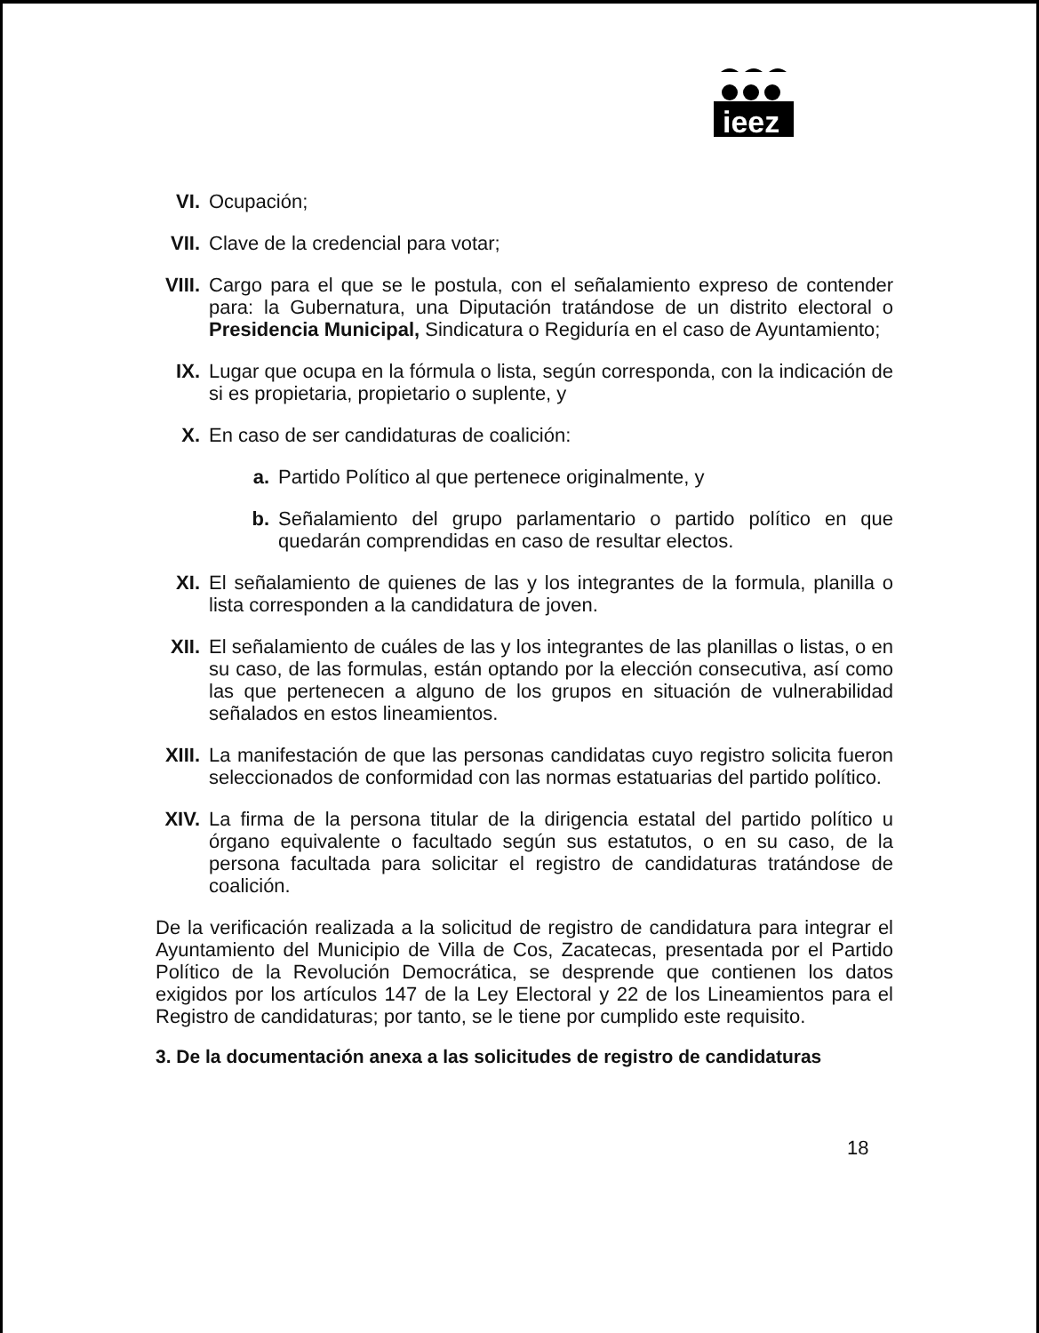ieez
VI. Ocupación;
VII. Clave de la credencial para votar;
VIII. Cargo para el que se le postula, con el señalamiento expreso de contender para: la Gubernatura, una Diputación tratándose de un distrito electoral o Presidencia Municipal, Sindicatura o Regiduría en el caso de Ayuntamiento;
IX. Lugar que ocupa en la fórmula o lista, según corresponda, con la indicación de si es propietaria, propietario o suplente, y
X. En caso de ser candidaturas de coalición:
a. Partido Político al que pertenece originalmente, y
b. Señalamiento del grupo parlamentario o partido político en que quedarán comprendidas en caso de resultar electos.
XI. El señalamiento de quienes de las y los integrantes de la formula, planilla o lista corresponden a la candidatura de joven.
XII. El señalamiento de cuáles de las y los integrantes de las planillas o listas, o en su caso, de las formulas, están optando por la elección consecutiva, así como las que pertenecen a alguno de los grupos en situación de vulnerabilidad señalados en estos lineamientos.
XIII. La manifestación de que las personas candidatas cuyo registro solicita fueron seleccionados de conformidad con las normas estatuarias del partido político.
XIV. La firma de la persona titular de la dirigencia estatal del partido político u órgano equivalente o facultado según sus estatutos, o en su caso, de la persona facultada para solicitar el registro de candidaturas tratándose de coalición.
De la verificación realizada a la solicitud de registro de candidatura para integrar el Ayuntamiento del Municipio de Villa de Cos, Zacatecas, presentada por el Partido Político de la Revolución Democrática, se desprende que contienen los datos exigidos por los artículos 147 de la Ley Electoral y 22 de los Lineamientos para el Registro de candidaturas; por tanto, se le tiene por cumplido este requisito.
3. De la documentación anexa a las solicitudes de registro de candidaturas
18